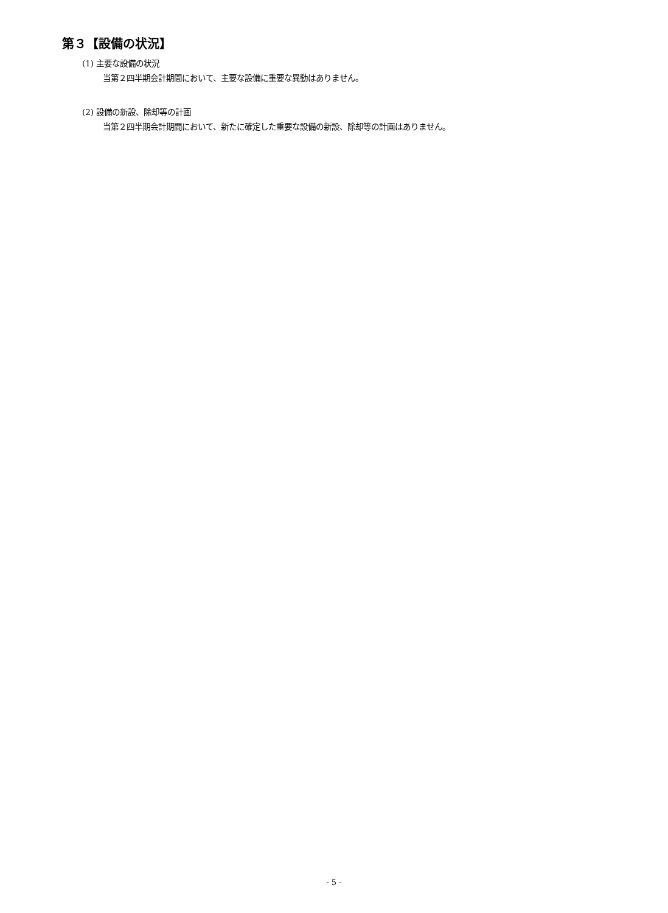第３【設備の状況】
(1) 主要な設備の状況
当第２四半期会計期間において、主要な設備に重要な異動はありません。
(2) 設備の新設、除却等の計画
当第２四半期会計期間において、新たに確定した重要な設備の新設、除却等の計画はありません。
- 5 -